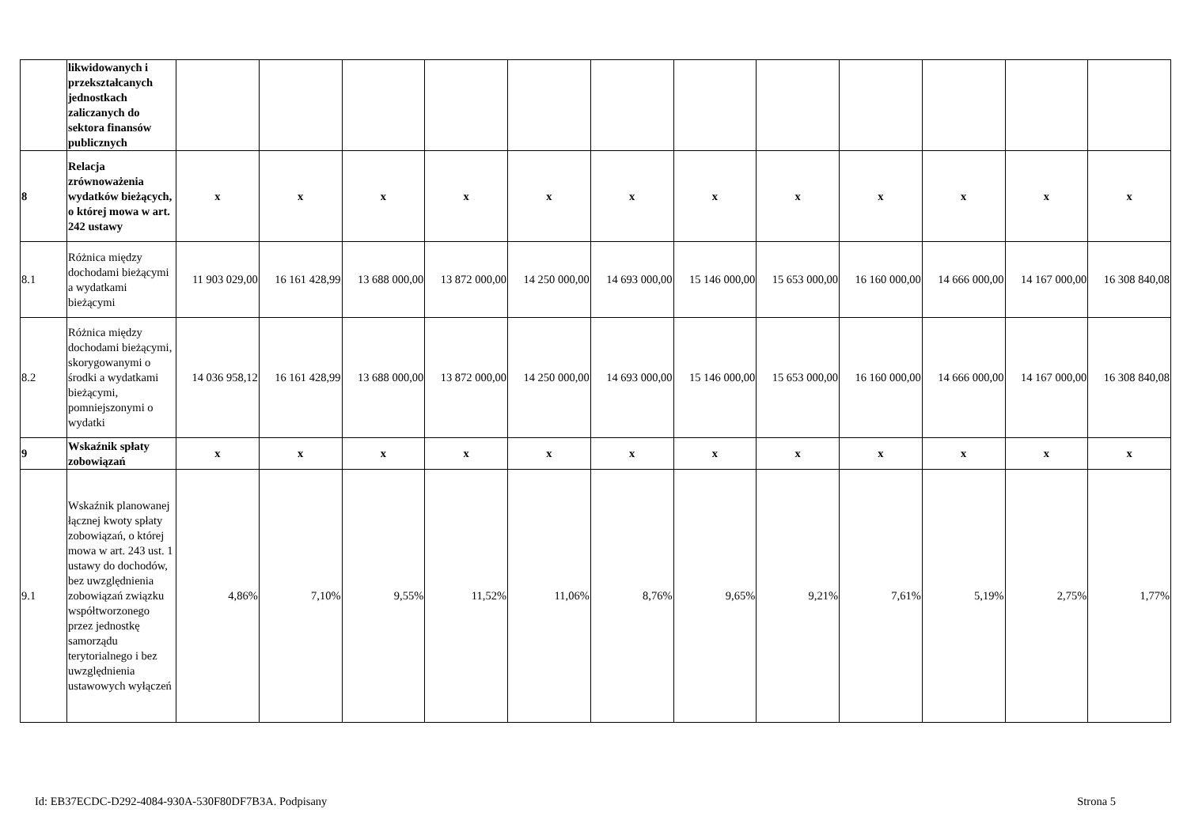| | likwidowanych i przekształcanych jednostkach zaliczanych do sektora finansów publicznych | | | | | | | | | | | | |
| 8 | Relacja zrównoważenia wydatków bieżących, o której mowa w art. 242 ustawy | x | x | x | x | x | x | x | x | x | x | x | x |
| 8.1 | Różnica między dochodami bieżącymi a wydatkami bieżącymi | 11 903 029,00 | 16 161 428,99 | 13 688 000,00 | 13 872 000,00 | 14 250 000,00 | 14 693 000,00 | 15 146 000,00 | 15 653 000,00 | 16 160 000,00 | 14 666 000,00 | 14 167 000,00 | 16 308 840,08 |
| 8.2 | Różnica między dochodami bieżącymi, skorygowanymi o środki a wydatkami bieżącymi, pomniejszonymi o wydatki | 14 036 958,12 | 16 161 428,99 | 13 688 000,00 | 13 872 000,00 | 14 250 000,00 | 14 693 000,00 | 15 146 000,00 | 15 653 000,00 | 16 160 000,00 | 14 666 000,00 | 14 167 000,00 | 16 308 840,08 |
| 9 | Wskaźnik spłaty zobowiązań | x | x | x | x | x | x | x | x | x | x | x | x |
| 9.1 | Wskaźnik planowanej łącznej kwoty spłaty zobowiązań, o której mowa w art. 243 ust. 1 ustawy do dochodów, bez uwzględnienia zobowiązań związku współtworzonego przez jednostkę samorządu terytorialnego i bez uwzględnienia ustawowych wyłączeń | 4,86% | 7,10% | 9,55% | 11,52% | 11,06% | 8,76% | 9,65% | 9,21% | 7,61% | 5,19% | 2,75% | 1,77% |
Id: EB37ECDC-D292-4084-930A-530F80DF7B3A. Podpisany Strona 5